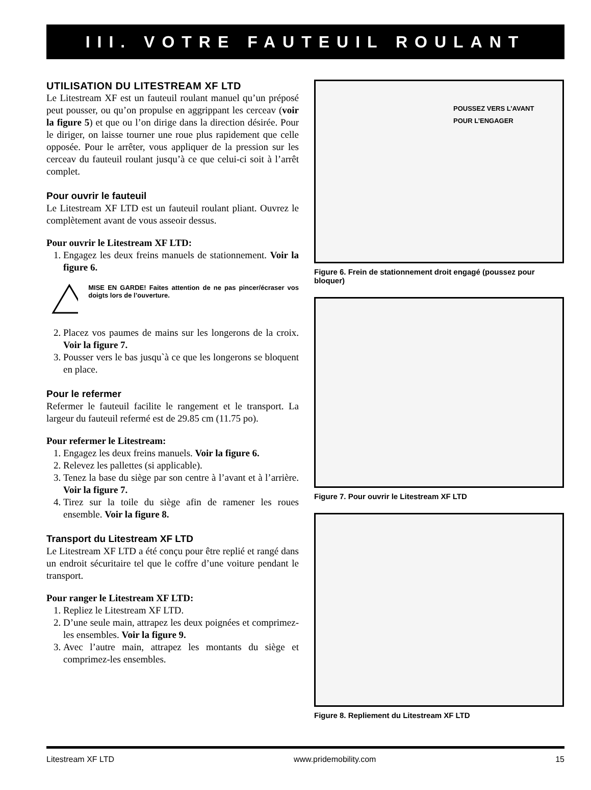III. VOTRE FAUTEUIL ROULANT
UTILISATION DU LITESTREAM XF LTD
Le Litestream XF est un fauteuil roulant manuel qu’un préposé peut pousser, ou qu’on propulse en aggrippant les cerceav (voir la figure 5) et que ou l’on dirige dans la direction désirée. Pour le diriger, on laisse tourner une roue plus rapidement que celle opposée. Pour le arrêter, vous appliquer de la pression sur les cerceav du fauteuil roulant jusqu’à ce que celui-ci soit à l’arrêt complet.
Pour ouvrir le fauteuil
Le Litestream XF LTD est un fauteuil roulant pliant. Ouvrez le complètement avant de vous asseoir dessus.
Pour ouvrir le Litestream XF LTD:
1. Engagez les deux freins manuels de stationnement. Voir la figure 6.
MISE EN GARDE! Faites attention de ne pas pincer/écraser vos doigts lors de l’ouverture.
2. Placez vos paumes de mains sur les longerons de la croix. Voir la figure 7.
3. Pousser vers le bas jusqu`à ce que les longerons se bloquent en place.
Pour le refermer
Refermer le fauteuil facilite le rangement et le transport. La largeur du fauteuil refermé est de 29.85 cm (11.75 po).
Pour refermer le Litestream:
1. Engagez les deux freins manuels. Voir la figure 6.
2. Relevez les pallettes (si applicable).
3. Tenez la base du siège par son centre à l’avant et à l’arrière. Voir la figure 7.
4. Tirez sur la toile du siège afin de ramener les roues ensemble. Voir la figure 8.
Transport du Litestream XF LTD
Le Litestream XF LTD a été conçu pour être replié et rangé dans un endroit sécuritaire tel que le coffre d’une voiture pendant le transport.
Pour ranger le Litestream XF LTD:
1. Repliez le Litestream XF LTD.
2. D’une seule main, attrapez les deux poignées et comprimez-les ensembles. Voir la figure 9.
3. Avec l’autre main, attrapez les montants du siège et comprimez-les ensembles.
POUSSEZ VERS L’AVANT
POUR L’ENGAGER
Figure 6. Frein de stationnement droit engagé (poussez pour bloquer)
Figure 7. Pour ouvrir le Litestream XF LTD
Figure 8. Repliement du Litestream XF LTD
Litestream XF LTD www.pridemobility.com 15